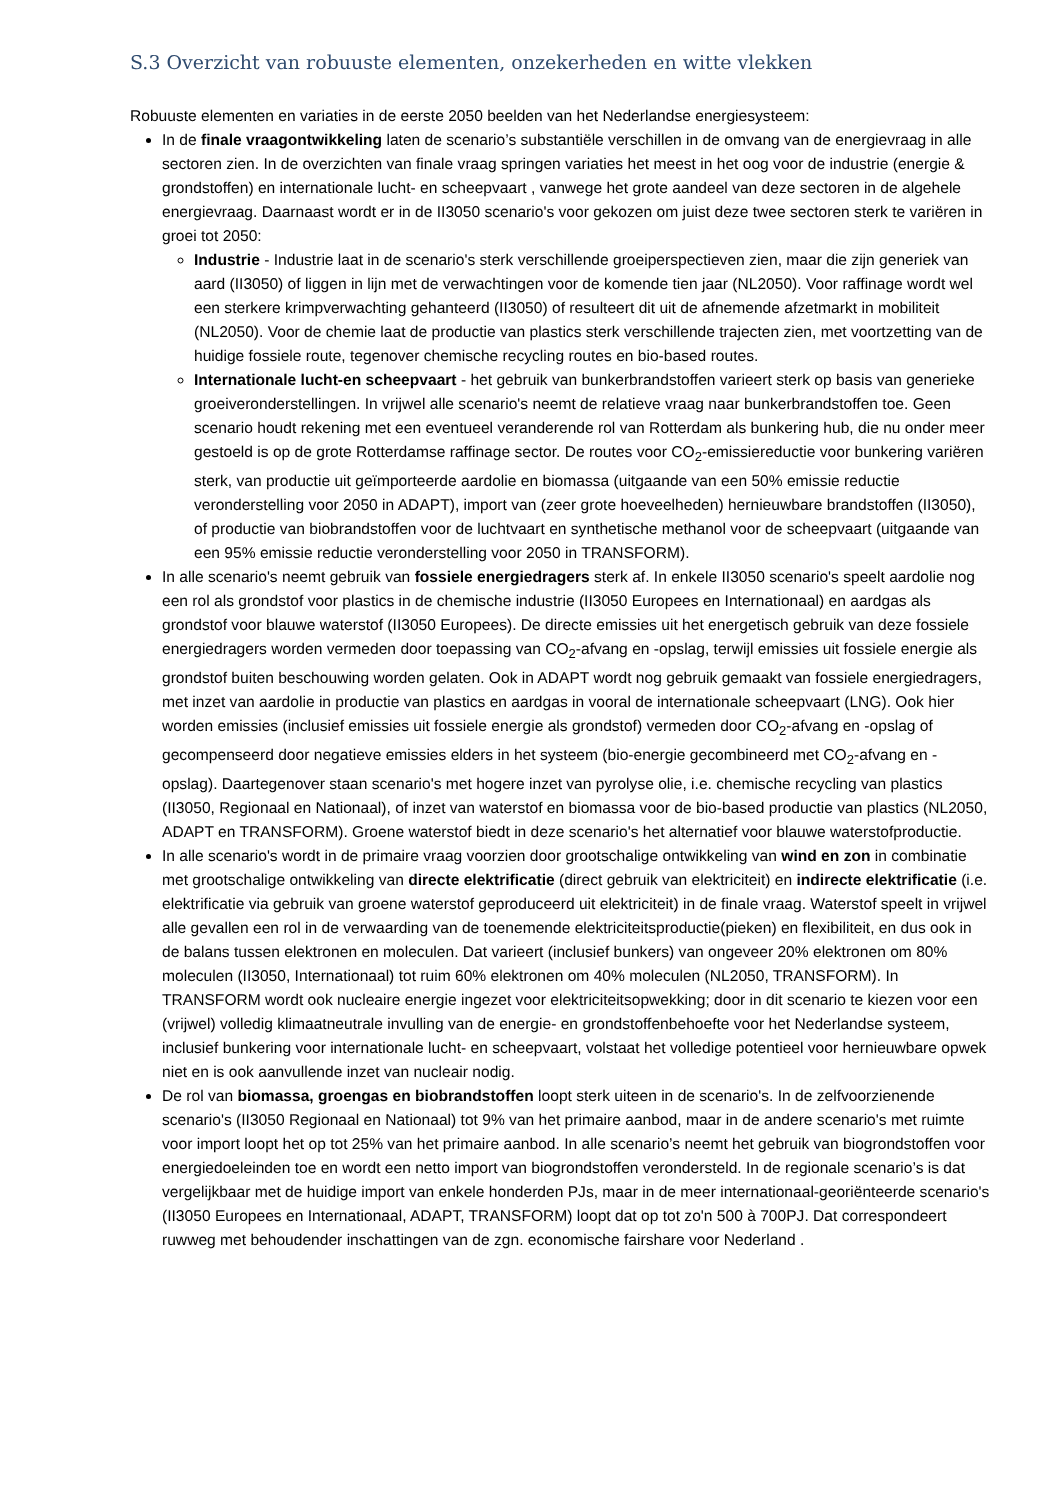S.3 Overzicht van robuuste elementen, onzekerheden en witte vlekken
Robuuste elementen en variaties in de eerste 2050 beelden van het Nederlandse energiesysteem:
In de finale vraagontwikkeling laten de scenario’s substantiële verschillen in de omvang van de energievraag in alle sectoren zien. In de overzichten van finale vraag springen variaties het meest in het oog voor de industrie (energie & grondstoffen) en internationale lucht- en scheepvaart , vanwege het grote aandeel van deze sectoren in de algehele energievraag. Daarnaast wordt er in de II3050 scenario's voor gekozen om juist deze twee sectoren sterk te variëren in groei tot 2050:
Industrie - Industrie laat in de scenario's sterk verschillende groeiperspectieven zien, maar die zijn generiek van aard (II3050) of liggen in lijn met de verwachtingen voor de komende tien jaar (NL2050). Voor raffinage wordt wel een sterkere krimpverwachting gehanteerd (II3050) of resulteert dit uit de afnemende afzetmarkt in mobiliteit (NL2050). Voor de chemie laat de productie van plastics sterk verschillende trajecten zien, met voortzetting van de huidige fossiele route, tegenover chemische recycling routes en bio-based routes.
Internationale lucht-en scheepvaart - het gebruik van bunkerbrandstoffen varieert sterk op basis van generieke groeiveronderstellingen. In vrijwel alle scenario's neemt de relatieve vraag naar bunkerbrandstoffen toe. Geen scenario houdt rekening met een eventueel veranderende rol van Rotterdam als bunkering hub, die nu onder meer gestoeld is op de grote Rotterdamse raffinage sector. De routes voor CO<sub>2</sub>-emissiereductie voor bunkering variëren sterk, van productie uit geïmporteerde aardolie en biomassa (uitgaande van een 50% emissie reductie veronderstelling voor 2050 in ADAPT), import van (zeer grote hoeveelheden) hernieuwbare brandstoffen (II3050), of productie van biobrandstoffen voor de luchtvaart en synthetische methanol voor de scheepvaart (uitgaande van een 95% emissie reductie veronderstelling voor 2050 in TRANSFORM).
In alle scenario's neemt gebruik van fossiele energiedragers sterk af. In enkele II3050 scenario's speelt aardolie nog een rol als grondstof voor plastics in de chemische industrie (II3050 Europees en Internationaal) en aardgas als grondstof voor blauwe waterstof (II3050 Europees). De directe emissies uit het energetisch gebruik van deze fossiele energiedragers worden vermeden door toepassing van CO<sub>2</sub>-afvang en -opslag, terwijl emissies uit fossiele energie als grondstof buiten beschouwing worden gelaten. Ook in ADAPT wordt nog gebruik gemaakt van fossiele energiedragers, met inzet van aardolie in productie van plastics en aardgas in vooral de internationale scheepvaart (LNG). Ook hier worden emissies (inclusief emissies uit fossiele energie als grondstof) vermeden door CO<sub>2</sub>-afvang en -opslag of gecompenseerd door negatieve emissies elders in het systeem (bio-energie gecombineerd met CO<sub>2</sub>-afvang en -opslag). Daartegenover staan scenario's met hogere inzet van pyrolyse olie, i.e. chemische recycling van plastics (II3050, Regionaal en Nationaal), of inzet van waterstof en biomassa voor de bio-based productie van plastics (NL2050, ADAPT en TRANSFORM). Groene waterstof biedt in deze scenario's het alternatief voor blauwe waterstofproductie.
In alle scenario's wordt in de primaire vraag voorzien door grootschalige ontwikkeling van wind en zon in combinatie met grootschalige ontwikkeling van directe elektrificatie (direct gebruik van elektriciteit) en indirecte elektrificatie (i.e. elektrificatie via gebruik van groene waterstof geproduceerd uit elektriciteit) in de finale vraag. Waterstof speelt in vrijwel alle gevallen een rol in de verwaarding van de toenemende elektriciteitsproductie(pieken) en flexibiliteit, en dus ook in de balans tussen elektronen en moleculen. Dat varieert (inclusief bunkers) van ongeveer 20% elektronen om 80% moleculen (II3050, Internationaal) tot ruim 60% elektronen om 40% moleculen (NL2050, TRANSFORM). In TRANSFORM wordt ook nucleaire energie ingezet voor elektriciteitsopwekking; door in dit scenario te kiezen voor een (vrijwel) volledig klimaatneutrale invulling van de energie- en grondstoffenbehoefte voor het Nederlandse systeem, inclusief bunkering voor internationale lucht- en scheepvaart, volstaat het volledige potentieel voor hernieuwbare opwek niet en is ook aanvullende inzet van nucleair nodig.
De rol van biomassa, groengas en biobrandstoffen loopt sterk uiteen in de scenario's. In de zelfvoorzienende scenario's (II3050 Regionaal en Nationaal) tot 9% van het primaire aanbod, maar in de andere scenario's met ruimte voor import loopt het op tot 25% van het primaire aanbod. In alle scenario’s neemt het gebruik van biogrondstoffen voor energiedoeleinden toe en wordt een netto import van biogrondstoffen verondersteld. In de regionale scenario’s is dat vergelijkbaar met de huidige import van enkele honderden PJs, maar in de meer internationaal-georiënteerde scenario's (II3050 Europees en Internationaal, ADAPT, TRANSFORM) loopt dat op tot zo'n 500 à 700PJ. Dat correspondeert ruwweg met behoudender inschattingen van de zgn. economische fairshare voor Nederland .